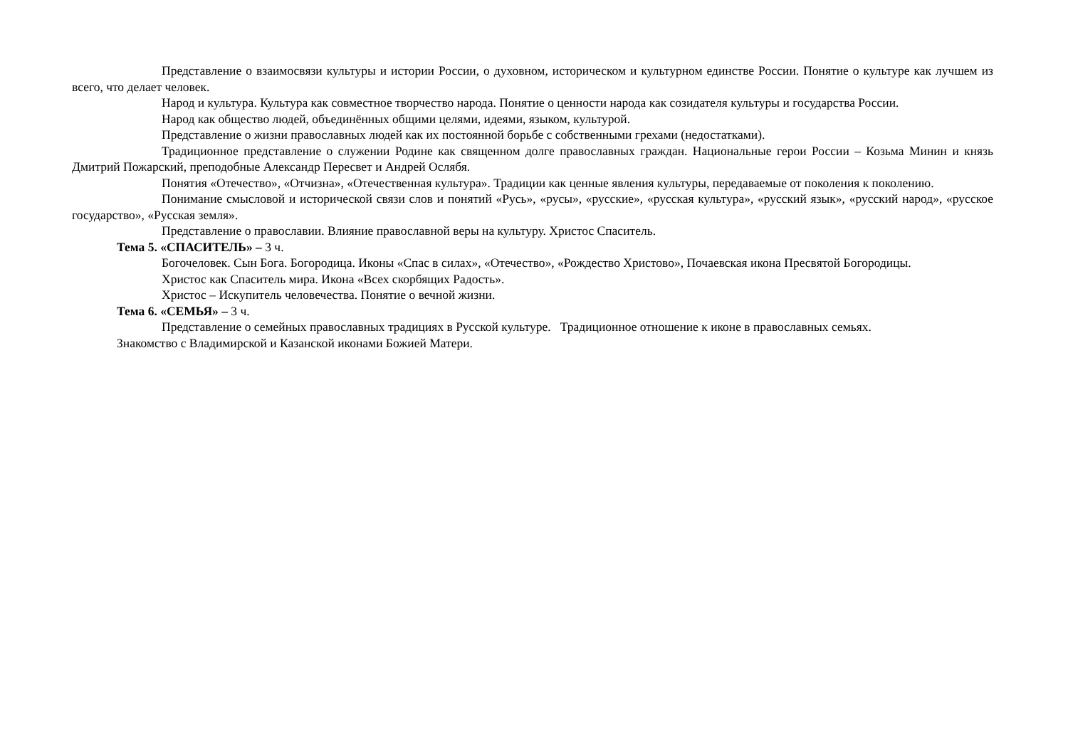Представление о взаимосвязи культуры и истории России, о духовном, историческом и культурном единстве России. Понятие о культуре как лучшем из всего, что делает человек.
Народ и культура. Культура как совместное творчество народа. Понятие о ценности народа как созидателя культуры и государства России.
Народ как общество людей, объединённых общими целями, идеями, языком, культурой.
Представление о жизни православных людей как их постоянной борьбе с собственными грехами (недостатками).
Традиционное представление о служении Родине как священном долге православных граждан. Национальные герои России – Козьма Минин и князь Дмитрий Пожарский, преподобные Александр Пересвет и Андрей Ослябя.
Понятия «Отечество», «Отчизна», «Отечественная культура». Традиции как ценные явления культуры, передаваемые от поколения к поколению.
Понимание смысловой и исторической связи слов и понятий «Русь», «русы», «русские», «русская культура», «русский язык», «русский народ», «русское государство», «Русская земля».
Представление о православии. Влияние православной веры на культуру. Христос Спаситель.
Тема 5. «СПАСИТЕЛЬ» – 3 ч.
Богочеловек. Сын Бога. Богородица. Иконы «Спас в силах», «Отечество», «Рождество Христово», Почаевская икона Пресвятой Богородицы.
Христос как Спаситель мира. Икона «Всех скорбящих Радость».
Христос – Искупитель человечества. Понятие о вечной жизни.
Тема 6. «СЕМЬЯ» – 3 ч.
Представление о семейных православных традициях в Русской культуре. Традиционное отношение к иконе в православных семьях.
Знакомство с Владимирской и Казанской иконами Божией Матери.